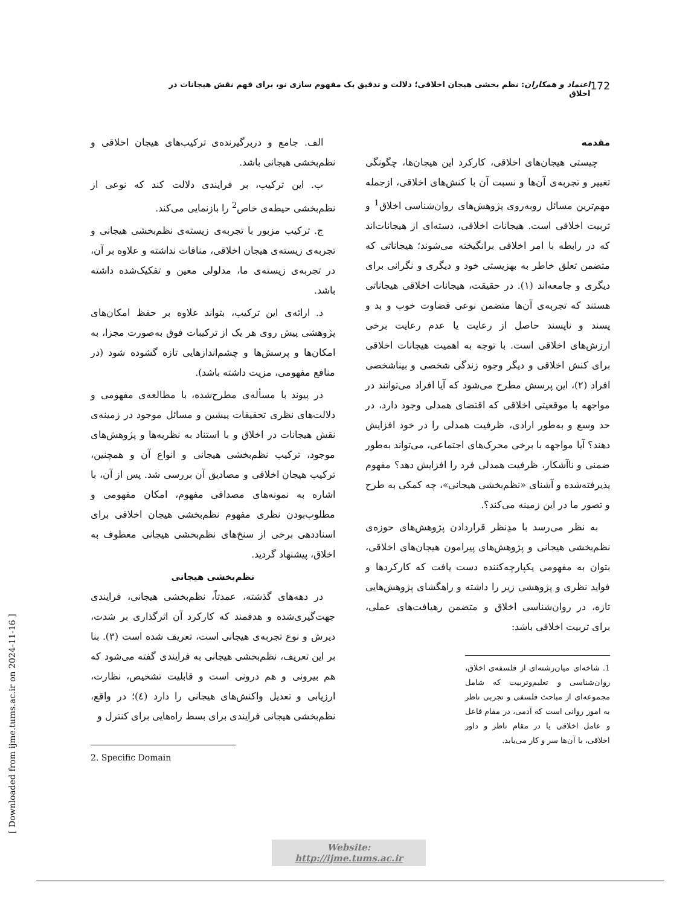172 اعتماد و همکاران: نظم بخشی هیجان اخلاقی؛ دلالت و تدقیق یک مفهوم سازی نو، برای فهم نقش هیجانات در اخلاق
مقدمه
چیستی هیجان‌های اخلاقی، کارکرد این هیجان‌ها، چگونگی تغییر و تجربه‌ی آن‌ها و نسبت آن با کنش‌های اخلاقی، ازجمله مهم‌ترین مسائل روبه‌روی پژوهش‌های روان‌شناسی اخلاق<sup>1</sup> و تربیت اخلاقی است. هیجانات اخلاقی، دسته‌ای از هیجانات‌اند که در رابطه با امر اخلاقی برانگیخته می‌شوند؛ هیجاناتی که متضمن تعلق خاطر به بهزیستی خود و دیگری و نگرانی برای دیگری و جامعه‌اند (۱). در حقیقت، هیجانات اخلاقی هیجاناتی هستند که تجربه‌ی آن‌ها متضمن نوعی قضاوت خوب و بد و پسند و ناپسند حاصل از رعایت یا عدم رعایت برخی ارزش‌های اخلاقی است. با توجه به اهمیت هیجانات اخلاقی برای کنش اخلاقی و دیگر وجوه زندگی شخصی و بیناشخصی افراد (۲)، این پرسش مطرح می‌شود که آیا افراد می‌توانند در مواجهه با موقعیتی اخلاقی که اقتضای همدلی وجود دارد، در حد وسع و به‌طور ارادی، ظرفیت همدلی را در خود افزایش دهند؟ آیا مواجهه با برخی محرک‌های اجتماعی، می‌تواند به‌طور ضمنی و ناآشکار، ظرفیت همدلی فرد را افزایش دهد؟ مفهوم پذیرفته‌شده و آشنای «نظم‌بخشی هیجانی»، چه کمکی به طرح و تصور ما در این زمینه می‌کند؟.
به نظر می‌رسد با مدِنظر قراردادن پژوهش‌های حوزه‌ی نظم‌بخشی هیجانی و پژوهش‌های پیرامون هیجان‌های اخلاقی، بتوان به مفهومی یکپارچه‌کننده دست یافت که کارکردها و فواید نظری و پژوهشی زیر را داشته و راهگشای پژوهش‌هایی تازه، در روان‌شناسی اخلاق و متضمن رهیافت‌های عملی، برای تربیت اخلاقی باشد:
1. شاخه‌ای میان‌رشته‌ای از فلسفه‌ی اخلاق، روان‌شناسی و تعلیم‌وتربیت که شامل مجموعه‌ای از مباحث فلسفی و تجربی ناظر به امور روانی است که آدمی، در مقام فاعل و عامل اخلاقی یا در مقام ناظر و داور اخلاقی، با آن‌ها سر و کار می‌یابد.
الف. جامع و دربرگیرنده‌ی ترکیب‌های هیجان اخلاقی و نظم‌بخشی هیجانی باشد.
ب. این ترکیب، بر فرایندی دلالت کند که نوعی از نظم‌بخشی حیطه‌ی خاص<sup>2</sup> را بازنمایی می‌کند.
ج. ترکیب مزبور با تجربه‌ی زیسته‌ی نظم‌بخشی هیجانی و تجربه‌ی زیسته‌ی هیجان اخلاقی، منافات نداشته و علاوه بر آن، در تجربه‌ی زیسته‌ی ما، مدلولی معین و تفکیک‌شده داشته باشد.
د. ارائه‌ی این ترکیب، بتواند علاوه بر حفظ امکان‌های پژوهشی پیش روی هر یک از ترکیبات فوق به‌صورت مجزا، به امکان‌ها و پرسش‌ها و چشم‌اندازهایی تازه گشوده شود (در منافع مفهومی، مزیت داشته باشد).
در پیوند با مسأله‌ی مطرح‌شده، با مطالعه‌ی مفهومی و دلالت‌های نظری تحقیقات پیشین و مسائل موجود در زمینه‌ی نقش هیجانات در اخلاق و با استناد به نظریه‌ها و پژوهش‌های موجود، ترکیب نظم‌بخشی هیجانی و انواع آن و همچنین، ترکیب هیجان اخلاقی و مصادیق آن بررسی شد. پس از آن، با اشاره به نمونه‌های مصداقی مفهوم، امکان مفهومی و مطلوب‌بودن نظری مفهوم نظم‌بخشی هیجان اخلاقی برای اسناددهی برخی از سنخ‌های نظم‌بخشی هیجانی معطوف به اخلاق، پیشنهاد گردید.
نظم‌بخشی هیجانی
در دهه‌های گذشته، عمدتاً، نظم‌بخشی هیجانی، فرایندی جهت‌گیری‌شده و هدفمند که کارکرد آن اثرگذاری بر شدت، دیرش و نوع تجربه‌ی هیجانی است، تعریف شده است (۳). بنا بر این تعریف، نظم‌بخشی هیجانی به فرایندی گفته می‌شود که هم بیرونی و هم درونی است و قابلیت تشخیص، نظارت، ارزیابی و تعدیل واکنش‌های هیجانی را دارد (٤)؛ در واقع، نظم‌بخشی هیجانی فرایندی برای بسط راه‌هایی برای کنترل و
2. Specific Domain
[ Downloaded from ijme.tums.ac.ir on 2024-11-16 ]
Website: http://ijme.tums.ac.ir